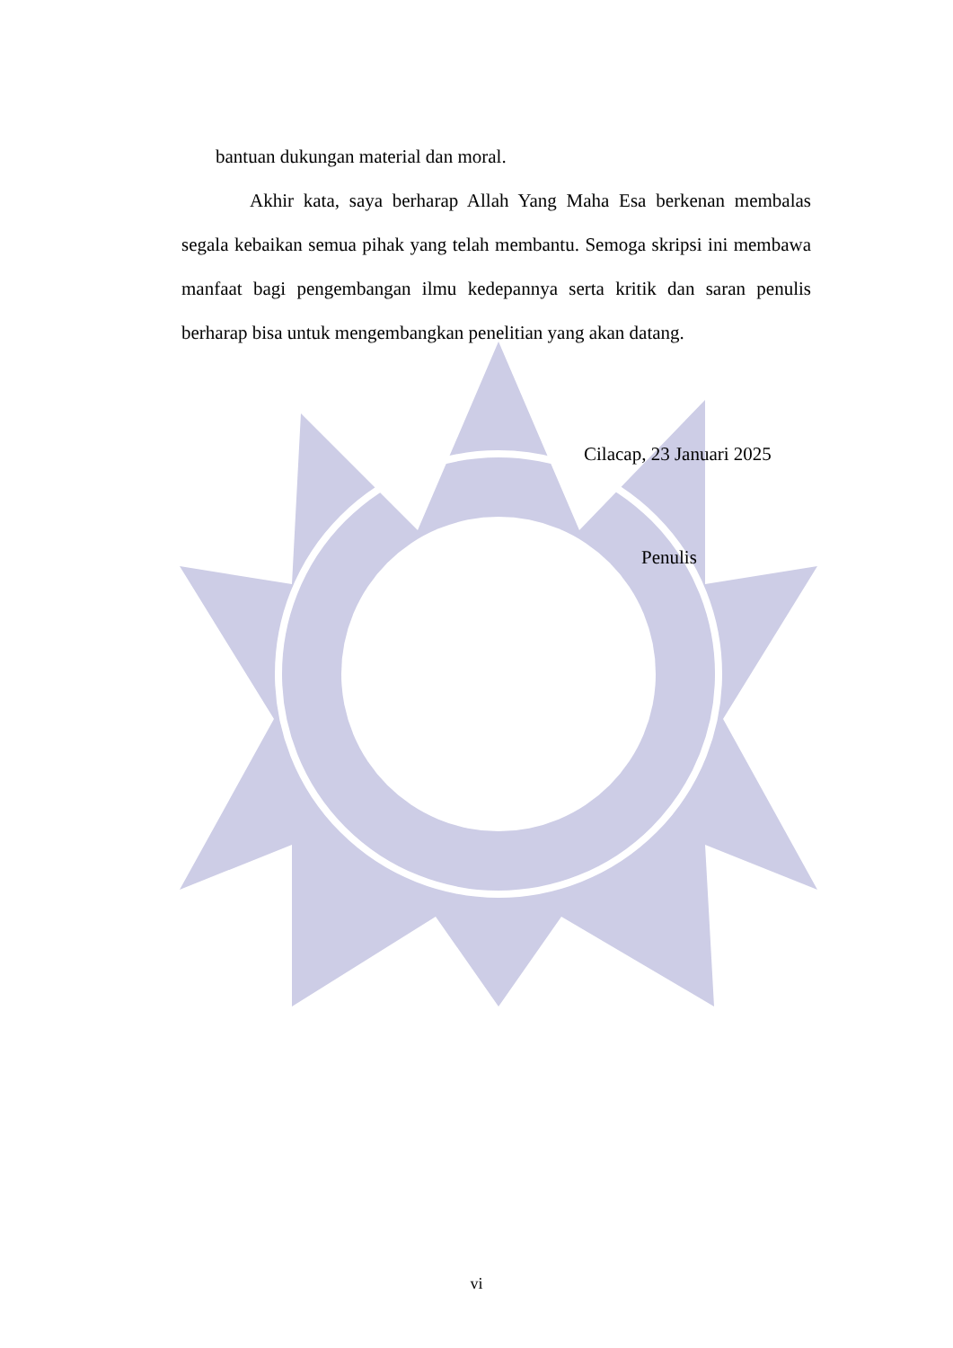bantuan dukungan material dan moral.
Akhir kata, saya berharap Allah Yang Maha Esa berkenan membalas segala kebaikan semua pihak yang telah membantu. Semoga skripsi ini membawa manfaat bagi pengembangan ilmu kedepannya serta kritik dan saran penulis berharap bisa untuk mengembangkan penelitian yang akan datang.
Cilacap, 23 Januari 2025
Penulis
vi